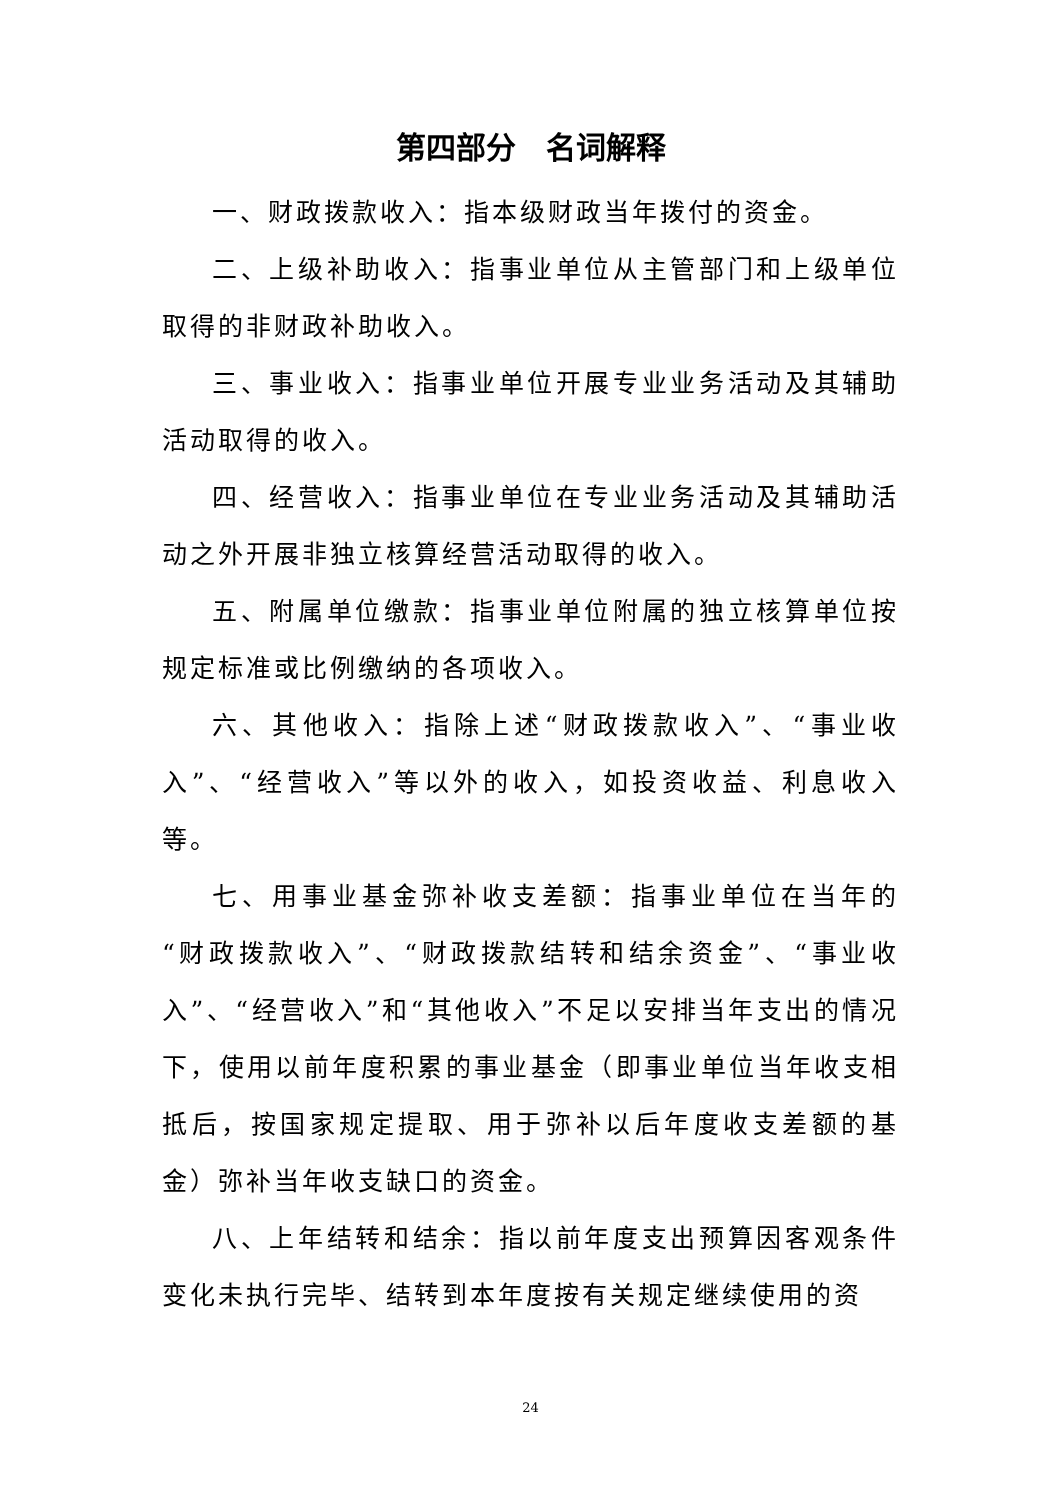第四部分　名词解释
一、财政拨款收入：指本级财政当年拨付的资金。
二、上级补助收入：指事业单位从主管部门和上级单位取得的非财政补助收入。
三、事业收入：指事业单位开展专业业务活动及其辅助活动取得的收入。
四、经营收入：指事业单位在专业业务活动及其辅助活动之外开展非独立核算经营活动取得的收入。
五、附属单位缴款：指事业单位附属的独立核算单位按规定标准或比例缴纳的各项收入。
六、其他收入：指除上述“财政拨款收入”、“事业收入”、“经营收入”等以外的收入，如投资收益、利息收入等。
七、用事业基金弥补收支差额：指事业单位在当年的“财政拨款收入”、“财政拨款结转和结余资金”、“事业收入”、“经营收入”和“其他收入”不足以安排当年支出的情况下，使用以前年度积累的事业基金（即事业单位当年收支相抵后，按国家规定提取、用于弥补以后年度收支差额的基金）弥补当年收支缺口的资金。
八、上年结转和结余：指以前年度支出预算因客观条件变化未执行完毕、结转到本年度按有关规定继续使用的资
24